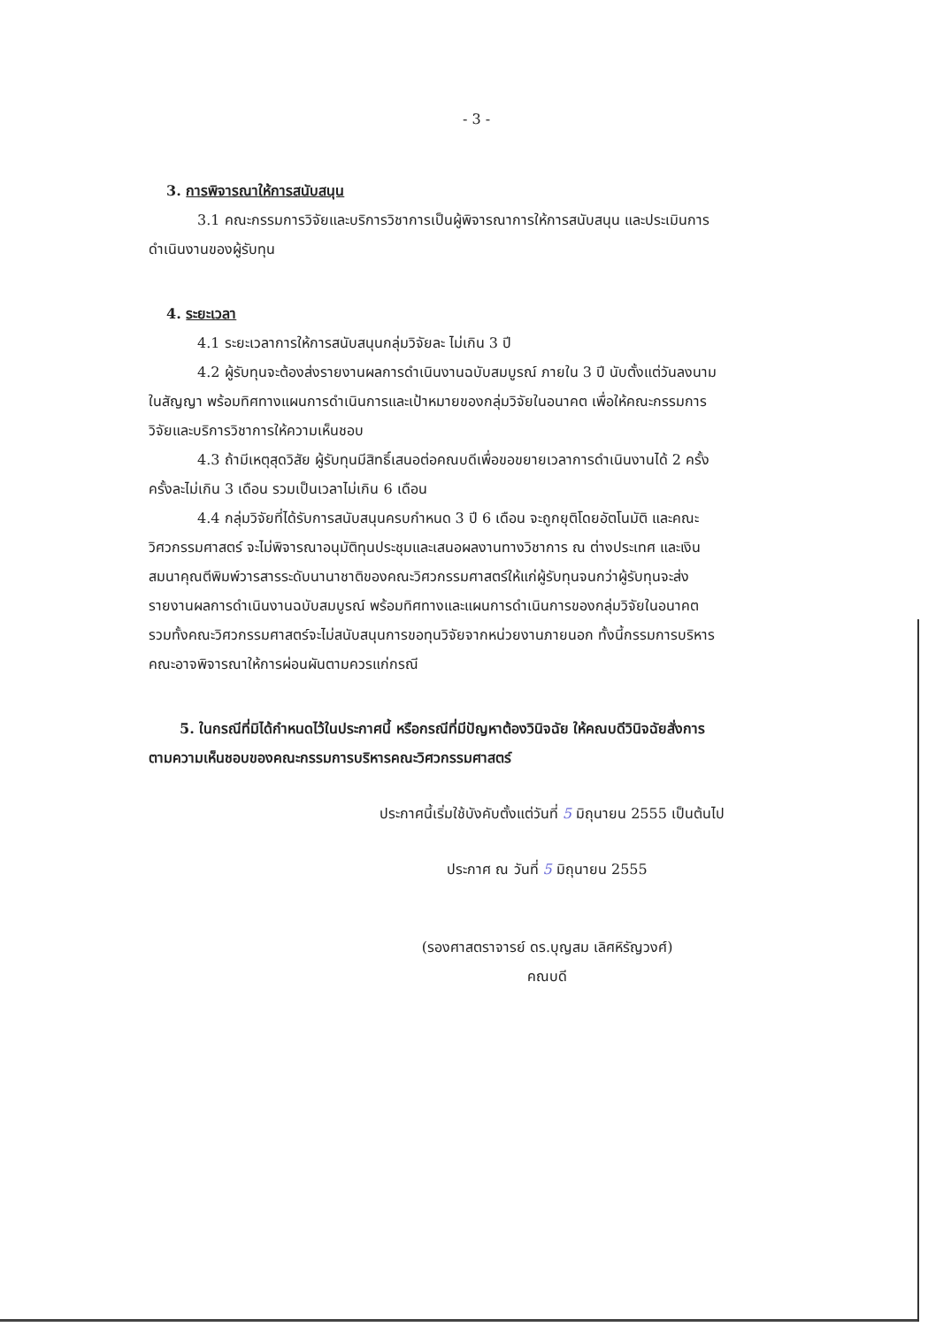- 3 -
3. การพิจารณาให้การสนับสนุน
3.1 คณะกรรมการวิจัยและบริการวิชาการเป็นผู้พิจารณาการให้การสนับสนุน และประเมินการดำเนินงานของผู้รับทุน
4. ระยะเวลา
4.1 ระยะเวลาการให้การสนับสนุนกลุ่มวิจัยละ ไม่เกิน 3 ปี
4.2 ผู้รับทุนจะต้องส่งรายงานผลการดำเนินงานฉบับสมบูรณ์ ภายใน 3 ปี นับตั้งแต่วันลงนามในสัญญา พร้อมทิศทางแผนการดำเนินการและเป้าหมายของกลุ่มวิจัยในอนาคต เพื่อให้คณะกรรมการวิจัยและบริการวิชาการให้ความเห็นชอบ
4.3 ถ้ามีเหตุสุดวิสัย ผู้รับทุนมีสิทธิ์เสนอต่อคณบดีเพื่อขอขยายเวลาการดำเนินงานได้ 2 ครั้ง ครั้งละไม่เกิน 3 เดือน รวมเป็นเวลาไม่เกิน 6 เดือน
4.4 กลุ่มวิจัยที่ได้รับการสนับสนุนครบกำหนด 3 ปี 6 เดือน จะถูกยุติโดยอัตโนมัติ และคณะวิศวกรรมศาสตร์ จะไม่พิจารณาอนุมัติทุนประชุมและเสนอผลงานทางวิชาการ ณ ต่างประเทศ และเงินสมนาคุณตีพิมพ์วารสารระดับนานาชาติของคณะวิศวกรรมศาสตร์ให้แก่ผู้รับทุนจนกว่าผู้รับทุนจะส่งรายงานผลการดำเนินงานฉบับสมบูรณ์ พร้อมทิศทางและแผนการดำเนินการของกลุ่มวิจัยในอนาคต รวมทั้งคณะวิศวกรรมศาสตร์จะไม่สนับสนุนการขอทุนวิจัยจากหน่วยงานภายนอก ทั้งนี้กรรมการบริหารคณะอาจพิจารณาให้การผ่อนผันตามควรแก่กรณี
5. ในกรณีที่มิได้กำหนดไว้ในประกาศนี้ หรือกรณีที่มีปัญหาต้องวินิจฉัย ให้คณบดีวินิจฉัยสั่งการตามความเห็นชอบของคณะกรรมการบริหารคณะวิศวกรรมศาสตร์
ประกาศนี้เริ่มใช้บังคับตั้งแต่วันที่ 5 มิถุนายน 2555 เป็นต้นไป
ประกาศ ณ วันที่ 5 มิถุนายน 2555
(รองศาสตราจารย์ ดร.บุญสม เลิศหิรัญวงศ์)
คณบดี